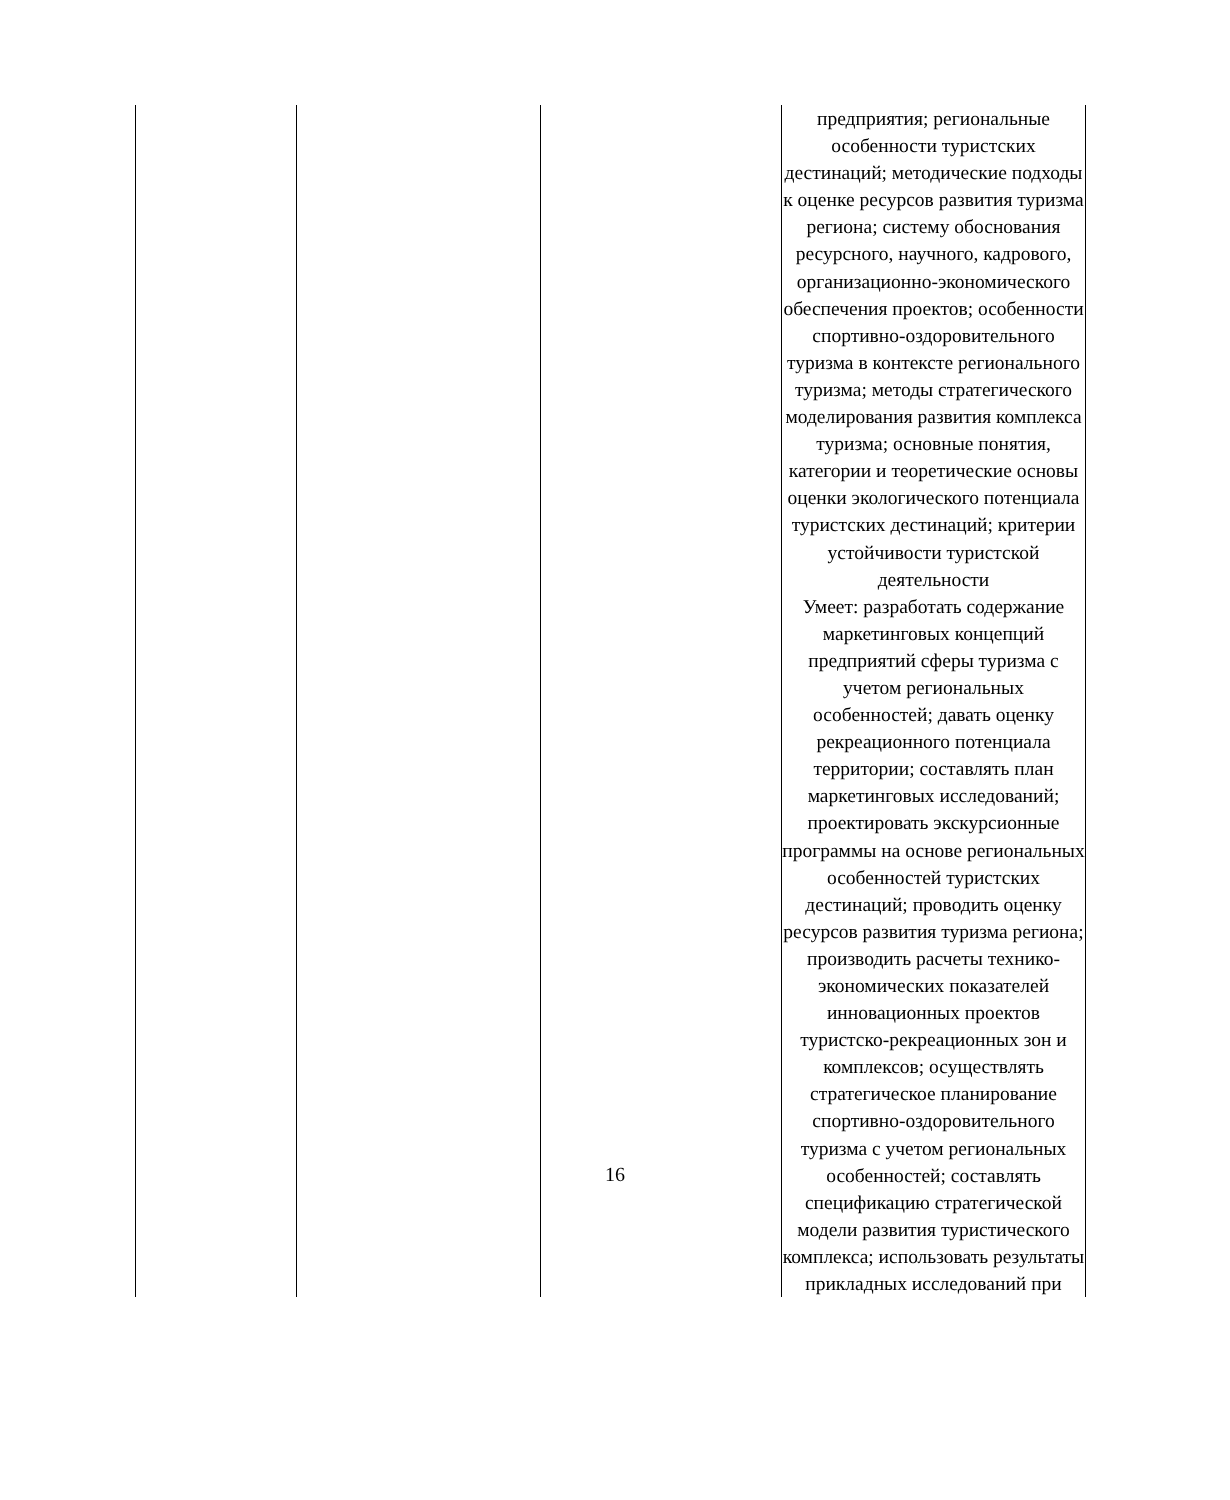| | | | предприятия; региональные особенности туристских дестинаций; методические подходы к оценке ресурсов развития туризма региона; систему обоснования ресурсного, научного, кадрового, организационно-экономического обеспечения проектов; особенности спортивно-оздоровительного туризма в контексте регионального туризма; методы стратегического моделирования развития комплекса туризма; основные понятия, категории и теоретические основы оценки экологического потенциала туристских дестинаций; критерии устойчивости туристской деятельности Умеет: разработать содержание маркетинговых концепций предприятий сферы туризма с учетом региональных особенностей; давать оценку рекреационного потенциала территории; составлять план маркетинговых исследований; проектировать экскурсионные программы на основе региональных особенностей туристских дестинаций; проводить оценку ресурсов развития туризма региона; производить расчеты технико-экономических показателей инновационных проектов туристско-рекреационных зон и комплексов; осуществлять стратегическое планирование спортивно-оздоровительного туризма с учетом региональных особенностей; составлять спецификацию стратегической модели развития туристического комплекса; использовать результаты прикладных исследований при |
16